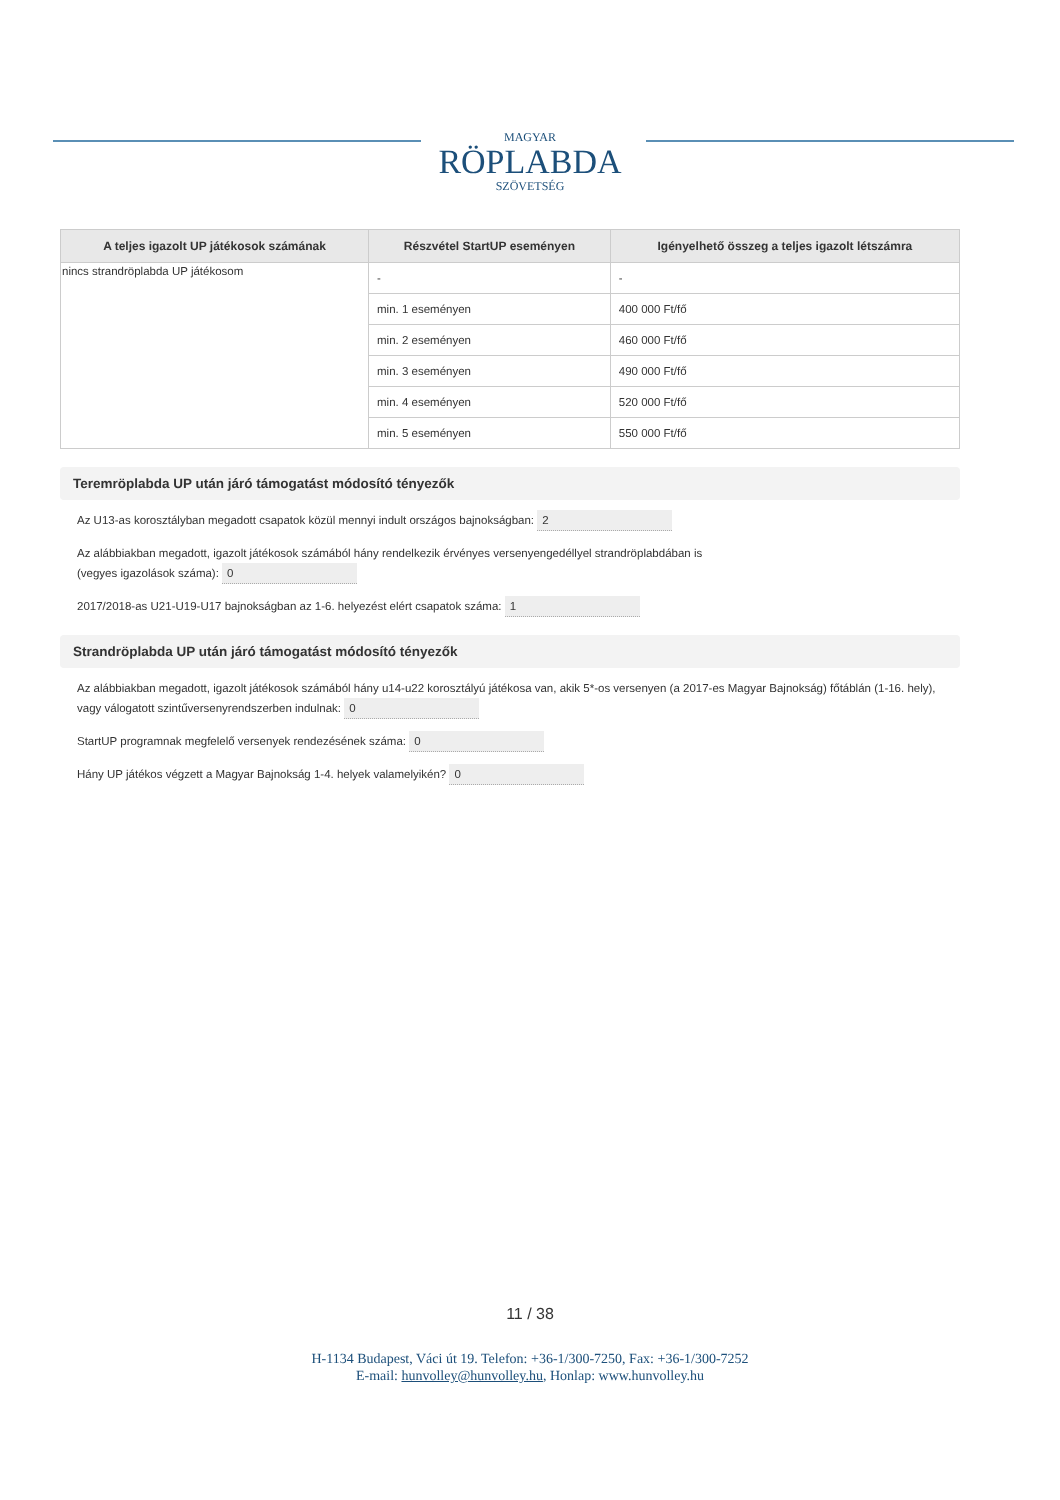MAGYAR
RÖPLABDA
SZÖVETSÉG
| A teljes igazolt UP játékosok számának | Részvétel StartUP eseményen | Igényelhető összeg a teljes igazolt létszámra |
| --- | --- | --- |
| nincs strandröplabda UP játékosom | - | - |
| | min. 1 eseményen | 400 000 Ft/fő |
| | min. 2 eseményen | 460 000 Ft/fő |
| | min. 3 eseményen | 490 000 Ft/fő |
| | min. 4 eseményen | 520 000 Ft/fő |
| | min. 5 eseményen | 550 000 Ft/fő |
Teremröplabda UP után járó támogatást módosító tényezők
Az U13-as korosztályban megadott csapatok közül mennyi indult országos bajnokságban: 2
Az alábbiakban megadott, igazolt játékosok számából hány rendelkezik érvényes versenyengedéllyel strandröplabdában is
(vegyes igazolások száma): 0
2017/2018-as U21-U19-U17 bajnokságban az 1-6. helyezést elért csapatok száma: 1
Strandröplabda UP után járó támogatást módosító tényezők
Az alábbiakban megadott, igazolt játékosok számából hány u14-u22 korosztályú játékosa van, akik 5*-os versenyen (a 2017-es Magyar Bajnokság) főtáblán (1-16. hely), vagy válogatott szintűversenyrendszerben indulnak: 0
StartUP programnak megfelelő versenyek rendezésének száma: 0
Hány UP játékos végzett a Magyar Bajnokság 1-4. helyek valamelyikén? 0
11 / 38
H-1134 Budapest, Váci út 19. Telefon: +36-1/300-7250, Fax: +36-1/300-7252
E-mail: hunvolley@hunvolley.hu, Honlap: www.hunvolley.hu